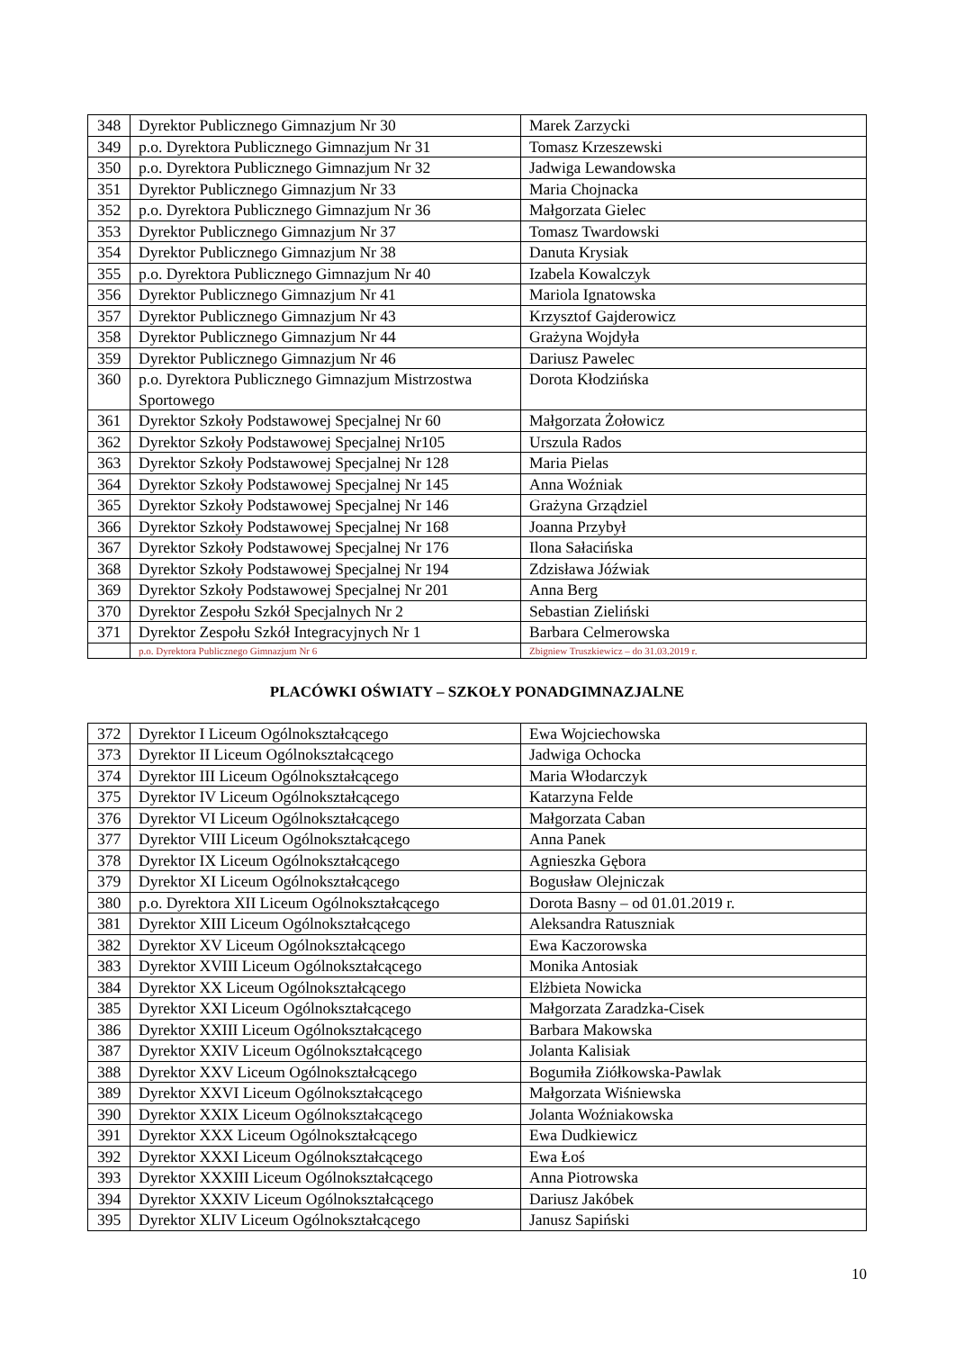| 348 | Dyrektor Publicznego Gimnazjum Nr 30 | Marek Zarzycki |
| 349 | p.o. Dyrektora Publicznego Gimnazjum Nr 31 | Tomasz Krzeszewski |
| 350 | p.o. Dyrektora Publicznego Gimnazjum Nr 32 | Jadwiga Lewandowska |
| 351 | Dyrektor Publicznego Gimnazjum Nr 33 | Maria Chojnacka |
| 352 | p.o. Dyrektora Publicznego Gimnazjum Nr 36 | Małgorzata Gielec |
| 353 | Dyrektor Publicznego Gimnazjum Nr 37 | Tomasz Twardowski |
| 354 | Dyrektor Publicznego Gimnazjum Nr 38 | Danuta Krysiak |
| 355 | p.o. Dyrektora Publicznego Gimnazjum Nr 40 | Izabela Kowalczyk |
| 356 | Dyrektor Publicznego Gimnazjum Nr 41 | Mariola Ignatowska |
| 357 | Dyrektor Publicznego Gimnazjum Nr 43 | Krzysztof Gajderowicz |
| 358 | Dyrektor Publicznego Gimnazjum Nr 44 | Grażyna Wojdyła |
| 359 | Dyrektor Publicznego Gimnazjum Nr 46 | Dariusz Pawelec |
| 360 | p.o. Dyrektora Publicznego Gimnazjum Mistrzostwa Sportowego | Dorota Kłodzińska |
| 361 | Dyrektor Szkoły Podstawowej Specjalnej Nr 60 | Małgorzata Żołowicz |
| 362 | Dyrektor Szkoły Podstawowej Specjalnej Nr105 | Urszula Rados |
| 363 | Dyrektor Szkoły Podstawowej Specjalnej Nr 128 | Maria Pielas |
| 364 | Dyrektor Szkoły Podstawowej Specjalnej Nr 145 | Anna Woźniak |
| 365 | Dyrektor Szkoły Podstawowej Specjalnej Nr 146 | Grażyna Grządziel |
| 366 | Dyrektor Szkoły Podstawowej Specjalnej Nr 168 | Joanna Przybył |
| 367 | Dyrektor Szkoły Podstawowej Specjalnej Nr 176 | Ilona Sałacińska |
| 368 | Dyrektor Szkoły Podstawowej Specjalnej Nr 194 | Zdzisława Jóźwiak |
| 369 | Dyrektor Szkoły Podstawowej Specjalnej Nr 201 | Anna Berg |
| 370 | Dyrektor Zespołu Szkół Specjalnych Nr 2 | Sebastian Zieliński |
| 371 | Dyrektor Zespołu Szkół Integracyjnych Nr 1 | Barbara Celmerowska |
| | p.o. Dyrektora Publicznego Gimnazjum Nr 6 | Zbigniew Truszkiewicz – do 31.03.2019 r. |
PLACÓWKI OŚWIATY – SZKOŁY PONADGIMNAZJALNE
| 372 | Dyrektor I Liceum Ogólnokształcącego | Ewa Wojciechowska |
| 373 | Dyrektor II Liceum Ogólnokształcącego | Jadwiga Ochocka |
| 374 | Dyrektor III Liceum Ogólnokształcącego | Maria Włodarczyk |
| 375 | Dyrektor IV Liceum Ogólnokształcącego | Katarzyna Felde |
| 376 | Dyrektor VI Liceum Ogólnokształcącego | Małgorzata Caban |
| 377 | Dyrektor VIII Liceum Ogólnokształcącego | Anna Panek |
| 378 | Dyrektor IX Liceum Ogólnokształcącego | Agnieszka Gębora |
| 379 | Dyrektor XI Liceum Ogólnokształcącego | Bogusław Olejniczak |
| 380 | p.o. Dyrektora XII Liceum Ogólnokształcącego | Dorota Basny – od 01.01.2019 r. |
| 381 | Dyrektor XIII Liceum Ogólnokształcącego | Aleksandra Ratuszniak |
| 382 | Dyrektor XV Liceum Ogólnokształcącego | Ewa Kaczorowska |
| 383 | Dyrektor XVIII Liceum Ogólnokształcącego | Monika Antosiak |
| 384 | Dyrektor XX Liceum Ogólnokształcącego | Elżbieta Nowicka |
| 385 | Dyrektor XXI Liceum Ogólnokształcącego | Małgorzata Zaradzka-Cisek |
| 386 | Dyrektor XXIII Liceum Ogólnokształcącego | Barbara Makowska |
| 387 | Dyrektor XXIV Liceum Ogólnokształcącego | Jolanta Kalisiak |
| 388 | Dyrektor XXV Liceum Ogólnokształcącego | Bogumiła Ziółkowska-Pawlak |
| 389 | Dyrektor XXVI Liceum Ogólnokształcącego | Małgorzata Wiśniewska |
| 390 | Dyrektor XXIX Liceum Ogólnokształcącego | Jolanta Woźniakowska |
| 391 | Dyrektor XXX Liceum Ogólnokształcącego | Ewa Dudkiewicz |
| 392 | Dyrektor XXXI Liceum Ogólnokształcącego | Ewa Łoś |
| 393 | Dyrektor XXXIII Liceum Ogólnokształcącego | Anna Piotrowska |
| 394 | Dyrektor XXXIV Liceum Ogólnokształcącego | Dariusz Jakóbek |
| 395 | Dyrektor XLIV Liceum Ogólnokształcącego | Janusz Sapiński |
10